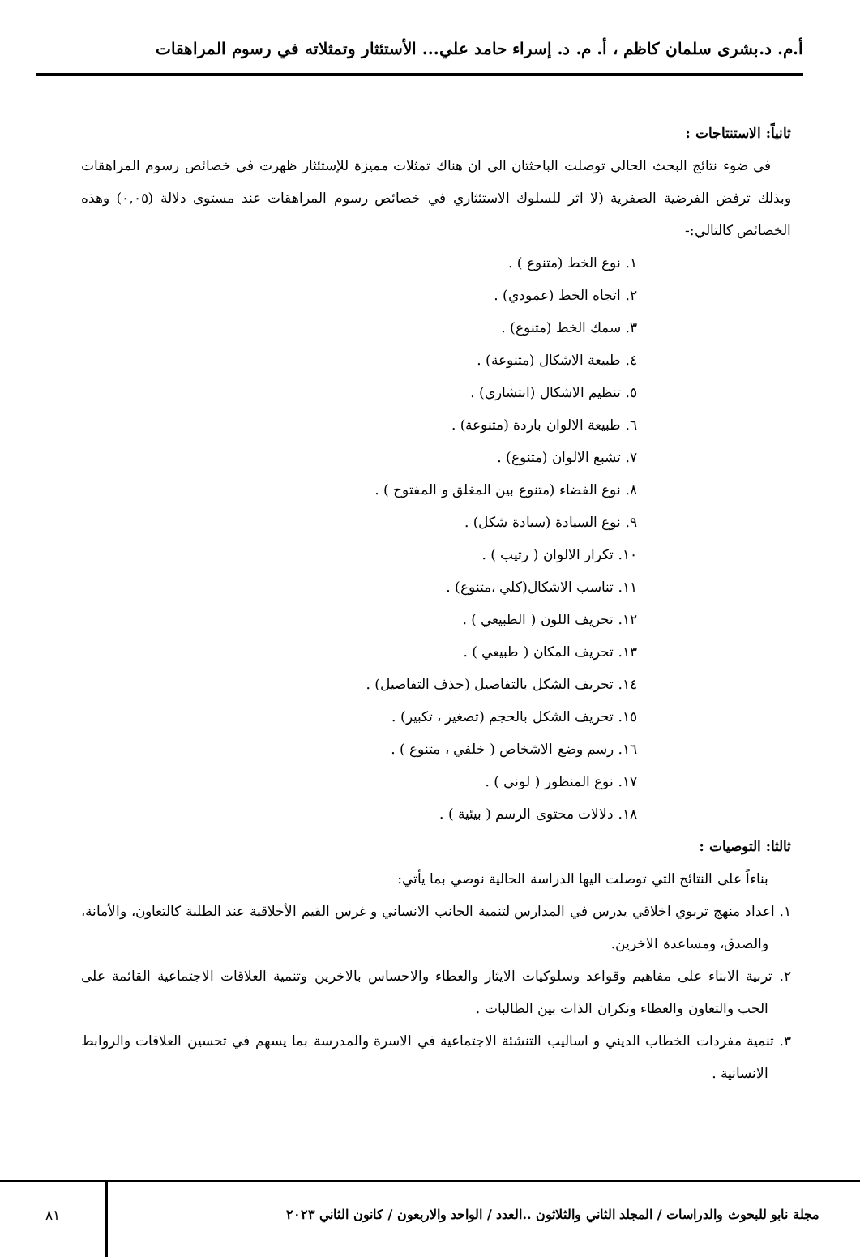أ.م. د.بشرى سلمان كاظم ، أ. م. د. إسراء حامد علي... الأستئثار وتمثلاته في رسوم المراهقات
ثانياً: الاستنتاجات :
في ضوء نتائج البحث الحالي توصلت الباحثتان الى ان هناك تمثلات مميزة للإستئثار ظهرت في خصائص رسوم المراهقات وبذلك ترفض الفرضية الصفرية (لا اثر للسلوك الاستئثاري في خصائص رسوم المراهقات عند مستوى دلالة (٠,٠٥) وهذه الخصائص كالتالي:-
١. نوع الخط (متنوع ) .
٢. اتجاه الخط (عمودي) .
٣. سمك الخط (متنوع) .
٤. طبيعة الاشكال (متنوعة) .
٥. تنظيم الاشكال (انتشاري) .
٦. طبيعة الالوان باردة (متنوعة) .
٧. تشبع الالوان (متنوع) .
٨. نوع الفضاء (متنوع بين المغلق و المفتوح ) .
٩. نوع السيادة (سيادة شكل) .
١٠. تكرار الالوان ( رتيب ) .
١١. تناسب الاشكال(كلي ،متنوع) .
١٢. تحريف اللون ( الطبيعي ) .
١٣. تحريف المكان ( طبيعي ) .
١٤. تحريف الشكل بالتفاصيل (حذف التفاصيل) .
١٥. تحريف الشكل بالحجم (تصغير ، تكبير) .
١٦. رسم وضع الاشخاص ( خلفي ، متنوع ) .
١٧. نوع المنظور ( لوني ) .
١٨. دلالات محتوى الرسم ( بيئية ) .
ثالثا: التوصيات :
بناءاً على النتائج التي توصلت اليها الدراسة الحالية نوصي بما يأتي:
١. اعداد منهج تربوي اخلاقي يدرس في المدارس لتنمية الجانب الانساني و غرس القيم الأخلاقية عند الطلبة كالتعاون، والأمانة، والصدق، ومساعدة الاخرين.
٢. تربية الابناء على مفاهيم وقواعد وسلوكيات الايثار والعطاء والاحساس بالاخرين وتنمية العلاقات الاجتماعية القائمة على الحب والتعاون والعطاء ونكران الذات بين الطالبات .
٣. تنمية مفردات الخطاب الديني و اساليب التنشئة الاجتماعية في الاسرة والمدرسة بما يسهم في تحسين العلاقات والروابط الانسانية .
مجلة نابو للبحوث والدراسات / المجلد الثاني والثلاثون ..العدد / الواحد والاربعون / كانون الثاني ٢٠٢٣
٨١